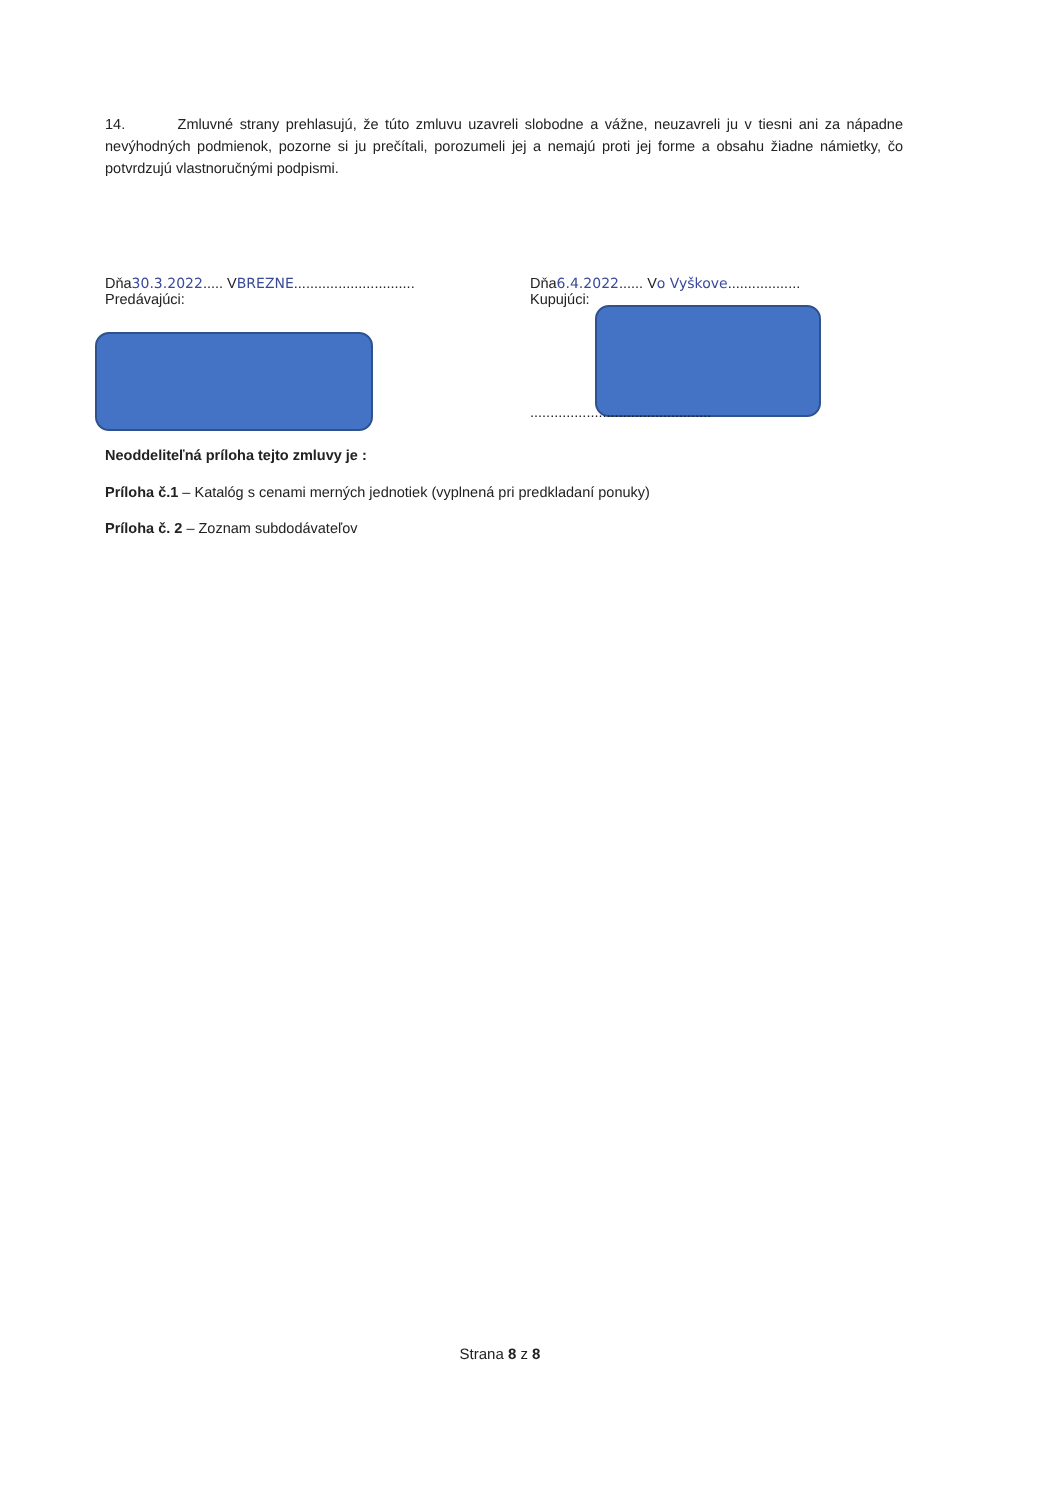14. Zmluvné strany prehlasujú, že túto zmluvu uzavreli slobodne a vážne, neuzavreli ju v tiesni ani za nápadne nevýhodných podmienok, pozorne si ju prečítali, porozumeli jej a nemajú proti jej forme a obsahu žiadne námietky, čo potvrdzujú vlastnoručnými podpismi.
Dňa30.3.2022..... VBREZNE..............................
Predávajúci:
Dňa6.4.2022...... Vo Vyškove..................
Kupujúci:
.............................................
Neoddeliteľná príloha tejto zmluvy je :
Príloha č.1 – Katalóg s cenami merných jednotiek (vyplnená pri predkladaní ponuky)
Príloha č. 2 – Zoznam subdodávateľov
Strana 8 z 8